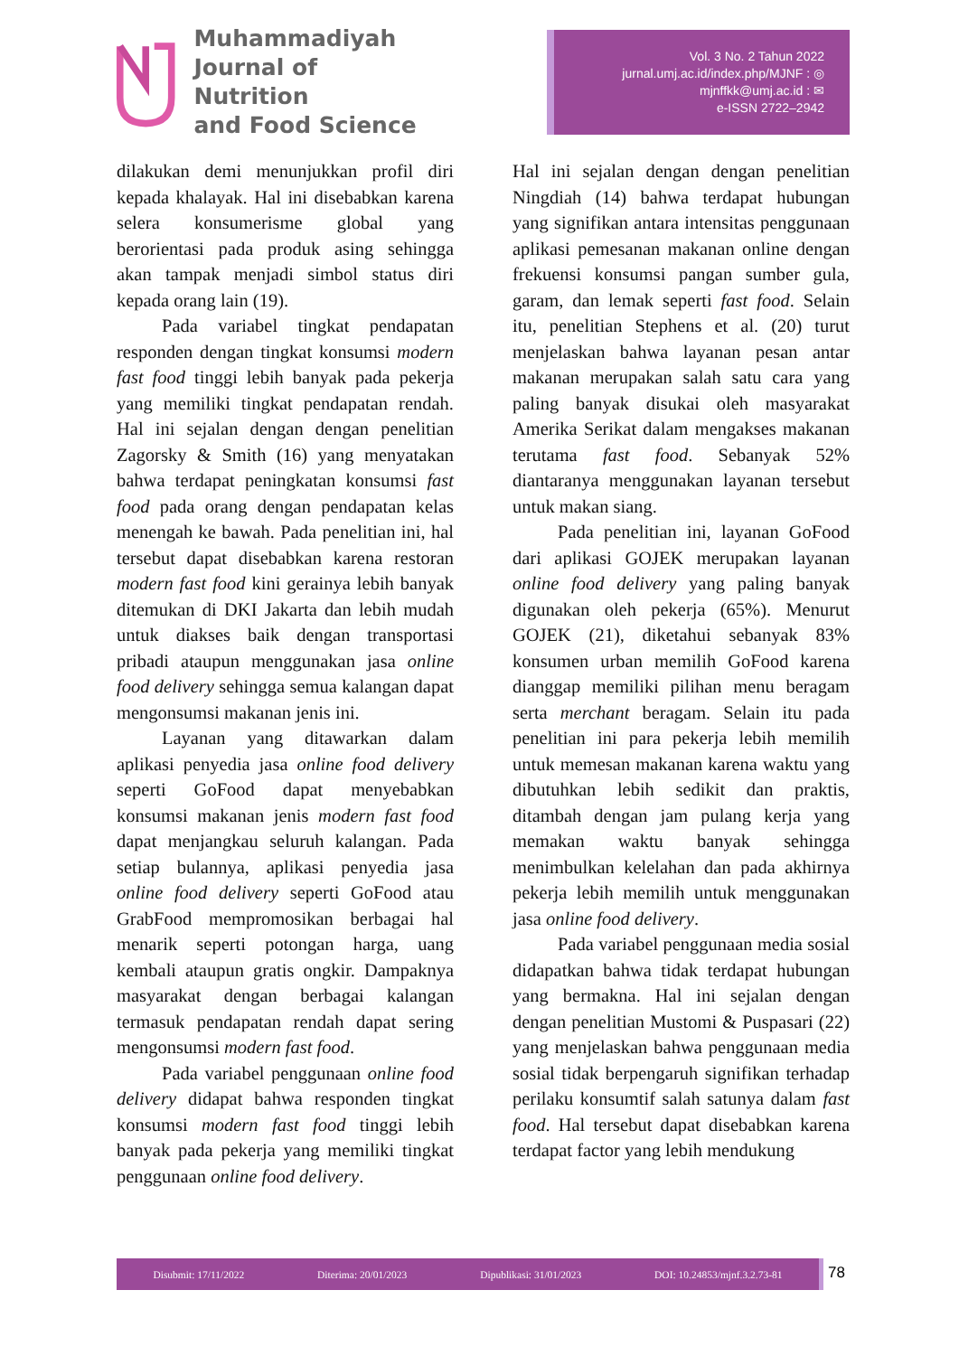Muhammadiyah
Journal of Nutrition
and Food Science
Vol. 3 No. 2 Tahun 2022
jurnal.umj.ac.id/index.php/MJNF : ◎
mjnffkk@umj.ac.id : ✉
e-ISSN 2722–2942
dilakukan demi menunjukkan profil diri kepada khalayak. Hal ini disebabkan karena selera konsumerisme global yang berorientasi pada produk asing sehingga akan tampak menjadi simbol status diri kepada orang lain (19).
Pada variabel tingkat pendapatan responden dengan tingkat konsumsi modern fast food tinggi lebih banyak pada pekerja yang memiliki tingkat pendapatan rendah. Hal ini sejalan dengan dengan penelitian Zagorsky & Smith (16) yang menyatakan bahwa terdapat peningkatan konsumsi fast food pada orang dengan pendapatan kelas menengah ke bawah. Pada penelitian ini, hal tersebut dapat disebabkan karena restoran modern fast food kini gerainya lebih banyak ditemukan di DKI Jakarta dan lebih mudah untuk diakses baik dengan transportasi pribadi ataupun menggunakan jasa online food delivery sehingga semua kalangan dapat mengonsumsi makanan jenis ini.
Layanan yang ditawarkan dalam aplikasi penyedia jasa online food delivery seperti GoFood dapat menyebabkan konsumsi makanan jenis modern fast food dapat menjangkau seluruh kalangan. Pada setiap bulannya, aplikasi penyedia jasa online food delivery seperti GoFood atau GrabFood mempromosikan berbagai hal menarik seperti potongan harga, uang kembali ataupun gratis ongkir. Dampaknya masyarakat dengan berbagai kalangan termasuk pendapatan rendah dapat sering mengonsumsi modern fast food.
Pada variabel penggunaan online food delivery didapat bahwa responden tingkat konsumsi modern fast food tinggi lebih banyak pada pekerja yang memiliki tingkat penggunaan online food delivery.
Hal ini sejalan dengan dengan penelitian Ningdiah (14) bahwa terdapat hubungan yang signifikan antara intensitas penggunaan aplikasi pemesanan makanan online dengan frekuensi konsumsi pangan sumber gula, garam, dan lemak seperti fast food. Selain itu, penelitian Stephens et al. (20) turut menjelaskan bahwa layanan pesan antar makanan merupakan salah satu cara yang paling banyak disukai oleh masyarakat Amerika Serikat dalam mengakses makanan terutama fast food. Sebanyak 52% diantaranya menggunakan layanan tersebut untuk makan siang.
Pada penelitian ini, layanan GoFood dari aplikasi GOJEK merupakan layanan online food delivery yang paling banyak digunakan oleh pekerja (65%). Menurut GOJEK (21), diketahui sebanyak 83% konsumen urban memilih GoFood karena dianggap memiliki pilihan menu beragam serta merchant beragam. Selain itu pada penelitian ini para pekerja lebih memilih untuk memesan makanan karena waktu yang dibutuhkan lebih sedikit dan praktis, ditambah dengan jam pulang kerja yang memakan waktu banyak sehingga menimbulkan kelelahan dan pada akhirnya pekerja lebih memilih untuk menggunakan jasa online food delivery.
Pada variabel penggunaan media sosial didapatkan bahwa tidak terdapat hubungan yang bermakna. Hal ini sejalan dengan dengan penelitian Mustomi & Puspasari (22) yang menjelaskan bahwa penggunaan media sosial tidak berpengaruh signifikan terhadap perilaku konsumtif salah satunya dalam fast food. Hal tersebut dapat disebabkan karena terdapat factor yang lebih mendukung
Disubmit: 17/11/2022 Diterima: 20/01/2023 Dipublikasi: 31/01/2023 DOI: 10.24853/mjnf.3.2.73-81 78